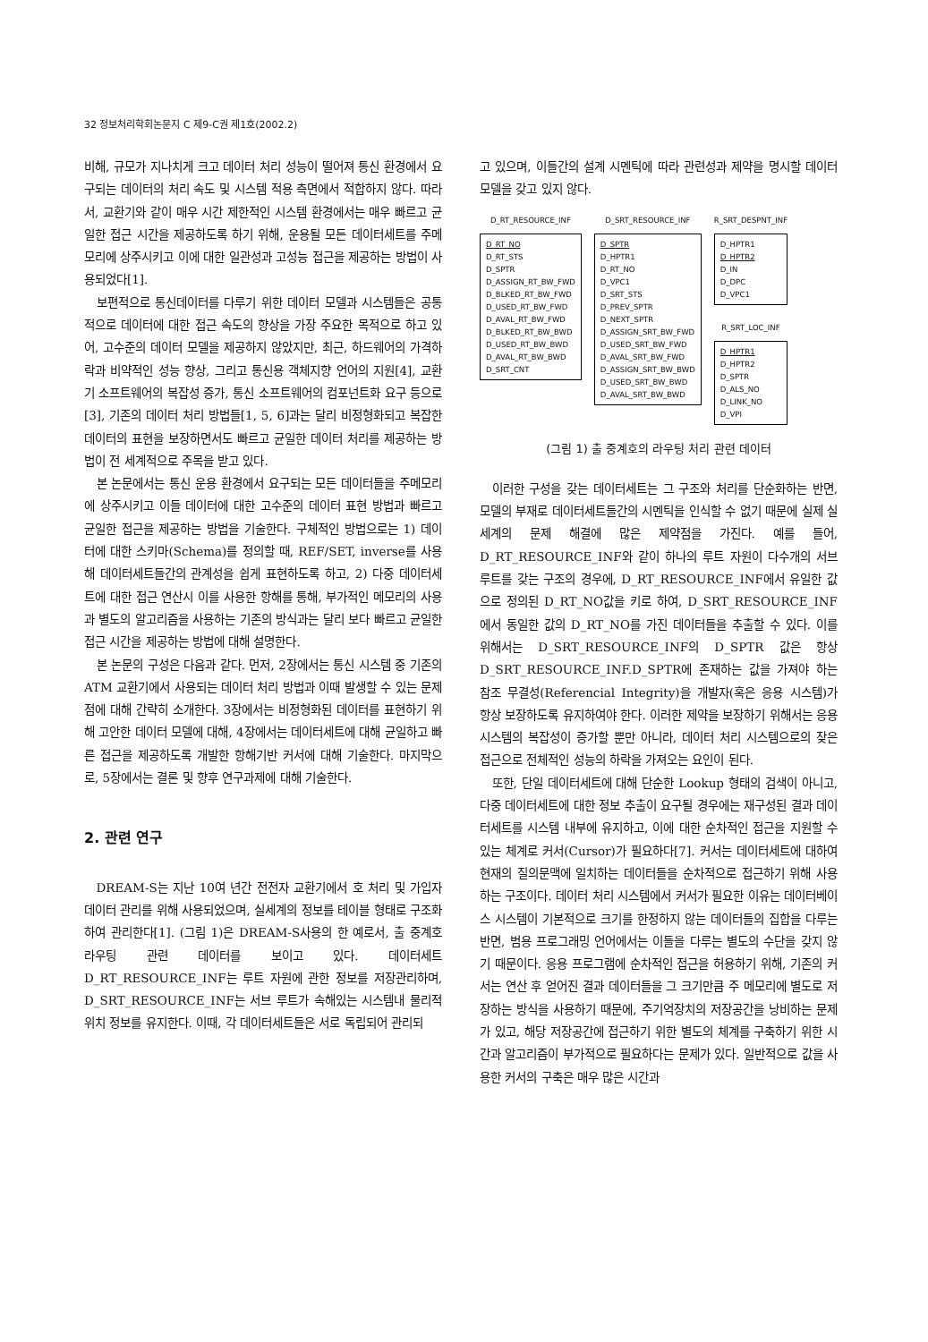32 정보처리학회논문지 C 제9-C권 제1호(2002.2)
비해, 규모가 지나치게 크고 데이터 처리 성능이 떨어져 통신 환경에서 요구되는 데이터의 처리 속도 및 시스템 적용 측면에서 적합하지 않다. 따라서, 교환기와 같이 매우 시간 제한적인 시스템 환경에서는 매우 빠르고 균일한 접근 시간을 제공하도록 하기 위해, 운용될 모든 데이터세트를 주메모리에 상주시키고 이에 대한 일관성과 고성능 접근을 제공하는 방법이 사용되었다[1].
보편적으로 통신데이터를 다루기 위한 데이터 모델과 시스템들은 공통적으로 데이터에 대한 접근 속도의 향상을 가장 주요한 목적으로 하고 있어, 고수준의 데이터 모델을 제공하지 않았지만, 최근, 하드웨어의 가격하락과 비약적인 성능 향상, 그리고 통신용 객체지향 언어의 지원[4], 교환기 소프트웨어의 복잡성 증가, 통신 소프트웨어의 컴포넌트화 요구 등으로[3], 기존의 데이터 처리 방법들[1, 5, 6]과는 달리 비정형화되고 복잡한 데이터의 표현을 보장하면서도 빠르고 균일한 데이터 처리를 제공하는 방법이 전 세계적으로 주목을 받고 있다.
본 논문에서는 통신 운용 환경에서 요구되는 모든 데이터들을 주메모리에 상주시키고 이들 데이터에 대한 고수준의 데이터 표현 방법과 빠르고 균일한 접근을 제공하는 방법을 기술한다. 구체적인 방법으로는 1) 데이터에 대한 스키마(Schema)를 정의할 때, REF/SET, inverse를 사용해 데이터세트들간의 관계성을 쉽게 표현하도록 하고, 2) 다중 데이터세트에 대한 접근 연산시 이를 사용한 항해를 통해, 부가적인 메모리의 사용과 별도의 알고리즘을 사용하는 기존의 방식과는 달리 보다 빠르고 균일한 접근 시간을 제공하는 방법에 대해 설명한다.
본 논문의 구성은 다음과 같다. 먼저, 2장에서는 통신 시스템 중 기존의 ATM 교환기에서 사용되는 데이터 처리 방법과 이때 발생할 수 있는 문제점에 대해 간략히 소개한다. 3장에서는 비정형화된 데이터를 표현하기 위해 고안한 데이터 모델에 대해, 4장에서는 데이터세트에 대해 균일하고 빠른 접근을 제공하도록 개발한 항해기반 커서에 대해 기술한다. 마지막으로, 5장에서는 결론 및 향후 연구과제에 대해 기술한다.
2. 관련 연구
DREAM-S는 지난 10여 년간 전전자 교환기에서 호 처리 및 가입자 데이터 관리를 위해 사용되었으며, 실세계의 정보를 테이블 형태로 구조화하여 관리한다[1]. (그림 1)은 DREAM-S사용의 한 예로서, 출 중계호 라우팅 관련 데이터를 보이고 있다. 데이터세트 D_RT_RESOURCE_INF는 루트 자원에 관한 정보를 저장관리하며, D_SRT_RESOURCE_INF는 서브 루트가 속해있는 시스템내 물리적 위치 정보를 유지한다. 이때, 각 데이터세트들은 서로 독립되어 관리되
고 있으며, 이들간의 설계 시멘틱에 따라 관련성과 제약을 명시할 데이터 모델을 갖고 있지 않다.
D_RT_RESOURCE_INF
D_RT_NO
D_RT_STS
D_SPTR
D_ASSIGN_RT_BW_FWD
D_BLKED_RT_BW_FWD
D_USED_RT_BW_FWD
D_AVAL_RT_BW_FWD
D_BLKED_RT_BW_BWD
D_USED_RT_BW_BWD
D_AVAL_RT_BW_BWD
D_SRT_CNT
D_SRT_RESOURCE_INF
D_SPTR
D_HPTR1
D_RT_NO
D_VPC1
D_SRT_STS
D_PREV_SPTR
D_NEXT_SPTR
D_ASSIGN_SRT_BW_FWD
D_USED_SRT_BW_FWD
D_AVAL_SRT_BW_FWD
D_ASSIGN_SRT_BW_BWD
D_USED_SRT_BW_BWD
D_AVAL_SRT_BW_BWD
R_SRT_DESPNT_INF
D_HPTR1
D_HPTR2
D_IN
D_DPC
D_VPC1
R_SRT_LOC_INF
D_HPTR1
D_HPTR2
D_SPTR
D_ALS_NO
D_LINK_NO
D_VPI
(그림 1) 출 중계호의 라우팅 처리 관련 데이터
이러한 구성을 갖는 데이터세트는 그 구조와 처리를 단순화하는 반면, 모델의 부재로 데이터세트들간의 시멘틱을 인식할 수 없기 때문에 실제 실세계의 문제 해결에 많은 제약점을 가진다. 예를 들어, D_RT_RESOURCE_INF와 같이 하나의 루트 자원이 다수개의 서브 루트를 갖는 구조의 경우에, D_RT_RESOURCE_INF에서 유일한 값으로 정의된 D_RT_NO값을 키로 하여, D_SRT_RESOURCE_INF에서 동일한 값의 D_RT_NO를 가진 데이터들을 추출할 수 있다. 이를 위해서는 D_SRT_RESOURCE_INF의 D_SPTR 값은 항상 D_SRT_RESOURCE_INF.D_SPTR에 존재하는 값을 가져야 하는 참조 무결성(Referencial Integrity)을 개발자(혹은 응용 시스템)가 항상 보장하도록 유지하여야 한다. 이러한 제약을 보장하기 위해서는 응용 시스템의 복잡성이 증가할 뿐만 아니라, 데이터 처리 시스템으로의 잦은 접근으로 전체적인 성능의 하락을 가져오는 요인이 된다.
또한, 단일 데이터세트에 대해 단순한 Lookup 형태의 검색이 아니고, 다중 데이터세트에 대한 정보 추출이 요구될 경우에는 재구성된 결과 데이터세트를 시스템 내부에 유지하고, 이에 대한 순차적인 접근을 지원할 수 있는 체계로 커서(Cursor)가 필요하다[7]. 커서는 데이터세트에 대하여 현재의 질의문맥에 일치하는 데이터들을 순차적으로 접근하기 위해 사용하는 구조이다. 데이터 처리 시스템에서 커서가 필요한 이유는 데이터베이스 시스템이 기본적으로 크기를 한정하지 않는 데이터들의 집합을 다루는 반면, 범용 프로그래밍 언어에서는 이들을 다루는 별도의 수단을 갖지 않기 때문이다. 응용 프로그램에 순차적인 접근을 허용하기 위해, 기존의 커서는 연산 후 얻어진 결과 데이터들을 그 크기만큼 주 메모리에 별도로 저장하는 방식을 사용하기 때문에, 주기억장치의 저장공간을 낭비하는 문제가 있고, 해당 저장공간에 접근하기 위한 별도의 체계를 구축하기 위한 시간과 알고리즘이 부가적으로 필요하다는 문제가 있다. 일반적으로 값을 사용한 커서의 구축은 매우 많은 시간과